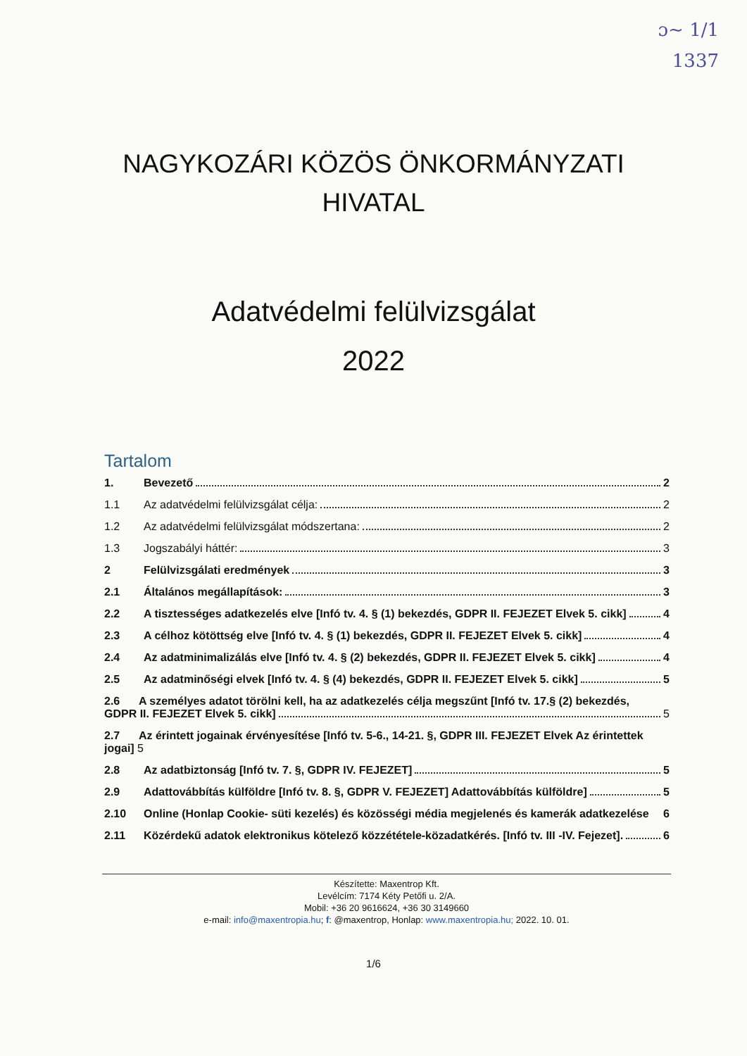ɔ~ 1/1
1337
NAGYKOZÁRI KÖZÖS ÖNKORMÁNYZATI
HIVATAL
Adatvédelmi felülvizsgálat
2022
Tartalom
1. Bevezető 2
1.1 Az adatvédelmi felülvizsgálat célja: 2
1.2 Az adatvédelmi felülvizsgálat módszertana: 2
1.3 Jogszabályi háttér: 3
2 Felülvizsgálati eredmények 3
2.1 Általános megállapítások: 3
2.2 A tisztességes adatkezelés elve [Infó tv. 4. § (1) bekezdés, GDPR II. FEJEZET Elvek 5. cikk] 4
2.3 A célhoz kötöttség elve [Infó tv. 4. § (1) bekezdés, GDPR II. FEJEZET Elvek 5. cikk] 4
2.4 Az adatminimalizálás elve [Infó tv. 4. § (2) bekezdés, GDPR II. FEJEZET Elvek 5. cikk] 4
2.5 Az adatminőségi elvek [Infó tv. 4. § (4) bekezdés, GDPR II. FEJEZET Elvek 5. cikk] 5
2.6 A személyes adatot törölni kell, ha az adatkezelés célja megszűnt [Infó tv. 17.§ (2) bekezdés,
GDPR II. FEJEZET Elvek 5. cikk] 5
2.7 Az érintett jogainak érvényesítése [Infó tv. 5-6., 14-21. §, GDPR III. FEJEZET Elvek Az érintettek jogai] 5
2.8 Az adatbiztonság [Infó tv. 7. §, GDPR IV. FEJEZET] 5
2.9 Adattovábbítás külföldre [Infó tv. 8. §, GDPR V. FEJEZET] Adattovábbítás külföldre] 5
2.10 Online (Honlap Cookie- süti kezelés) és közösségi média megjelenés és kamerák adatkezelése 6
2.11 Közérdekű adatok elektronikus kötelező közzététele-közadatkérés. [Infó tv. III -IV. Fejezet]. 6
Készítette: Maxentrop Kft.
Levélcím: 7174 Kéty Petőfi u. 2/A.
Mobil: +36 20 9616624, +36 30 3149660
e-mail: info@maxentropia.hu; f: @maxentrop, Honlap: www.maxentropia.hu; 2022. 10. 01.
1/6